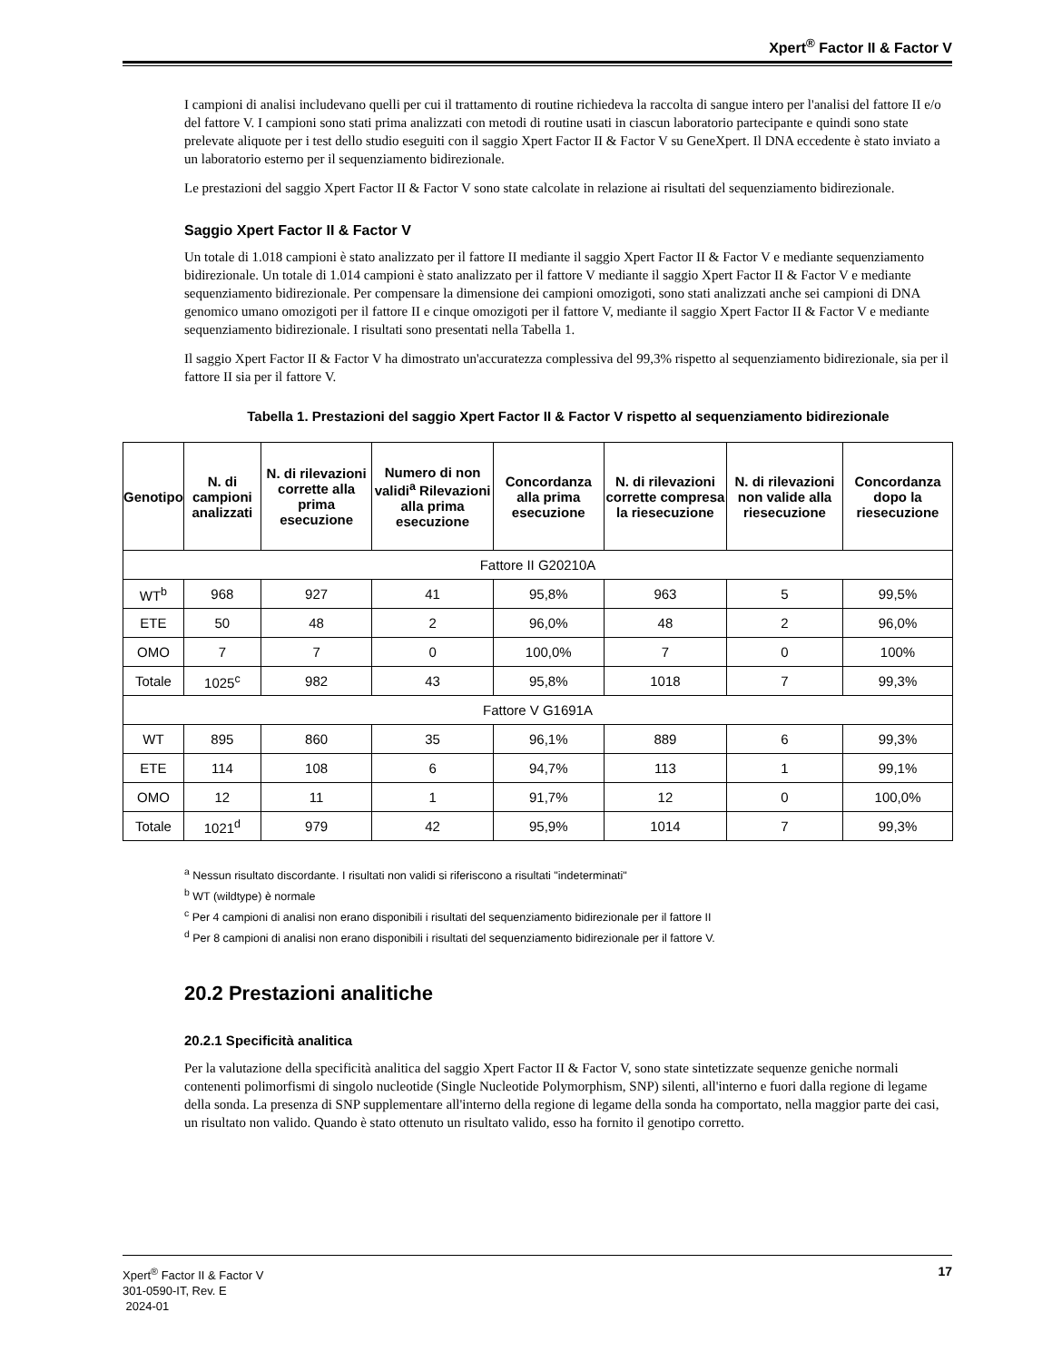Xpert<sup>®</sup> Factor II & Factor V
I campioni di analisi includevano quelli per cui il trattamento di routine richiedeva la raccolta di sangue intero per l'analisi del fattore II e/o del fattore V. I campioni sono stati prima analizzati con metodi di routine usati in ciascun laboratorio partecipante e quindi sono state prelevate aliquote per i test dello studio eseguiti con il saggio Xpert Factor II & Factor V su GeneXpert. Il DNA eccedente è stato inviato a un laboratorio esterno per il sequenziamento bidirezionale.
Le prestazioni del saggio Xpert Factor II & Factor V sono state calcolate in relazione ai risultati del sequenziamento bidirezionale.
Saggio Xpert Factor II & Factor V
Un totale di 1.018 campioni è stato analizzato per il fattore II mediante il saggio Xpert Factor II & Factor V e mediante sequenziamento bidirezionale. Un totale di 1.014 campioni è stato analizzato per il fattore V mediante il saggio Xpert Factor II & Factor V e mediante sequenziamento bidirezionale. Per compensare la dimensione dei campioni omozigoti, sono stati analizzati anche sei campioni di DNA genomico umano omozigoti per il fattore II e cinque omozigoti per il fattore V, mediante il saggio Xpert Factor II & Factor V e mediante sequenziamento bidirezionale. I risultati sono presentati nella Tabella 1.
Il saggio Xpert Factor II & Factor V ha dimostrato un'accuratezza complessiva del 99,3% rispetto al sequenziamento bidirezionale, sia per il fattore II sia per il fattore V.
Tabella 1. Prestazioni del saggio Xpert Factor II & Factor V rispetto al sequenziamento bidirezionale
| Genotipo | N. di campioni analizzati | N. di rilevazioni corrette alla prima esecuzione | Numero di non validi<sup>a</sup> Rilevazioni alla prima esecuzione | Concordanza alla prima esecuzione | N. di rilevazioni corrette compresa la riesecuzione | N. di rilevazioni non valide alla riesecuzione | Concordanza dopo la riesecuzione |
| --- | --- | --- | --- | --- | --- | --- | --- |
| Fattore II G20210A | | | | | | | |
| WT<sup>b</sup> | 968 | 927 | 41 | 95,8% | 963 | 5 | 99,5% |
| ETE | 50 | 48 | 2 | 96,0% | 48 | 2 | 96,0% |
| OMO | 7 | 7 | 0 | 100,0% | 7 | 0 | 100% |
| Totale | 1025<sup>c</sup> | 982 | 43 | 95,8% | 1018 | 7 | 99,3% |
| Fattore V G1691A | | | | | | | |
| WT | 895 | 860 | 35 | 96,1% | 889 | 6 | 99,3% |
| ETE | 114 | 108 | 6 | 94,7% | 113 | 1 | 99,1% |
| OMO | 12 | 11 | 1 | 91,7% | 12 | 0 | 100,0% |
| Totale | 1021<sup>d</sup> | 979 | 42 | 95,9% | 1014 | 7 | 99,3% |
<sup>a</sup> Nessun risultato discordante. I risultati non validi si riferiscono a risultati "indeterminati"
<sup>b</sup> WT (wildtype) è normale
<sup>c</sup> Per 4 campioni di analisi non erano disponibili i risultati del sequenziamento bidirezionale per il fattore II
<sup>d</sup> Per 8 campioni di analisi non erano disponibili i risultati del sequenziamento bidirezionale per il fattore V.
20.2 Prestazioni analitiche
20.2.1 Specificità analitica
Per la valutazione della specificità analitica del saggio Xpert Factor II & Factor V, sono state sintetizzate sequenze geniche normali contenenti polimorfismi di singolo nucleotide (Single Nucleotide Polymorphism, SNP) silenti, all'interno e fuori dalla regione di legame della sonda. La presenza di SNP supplementare all'interno della regione di legame della sonda ha comportato, nella maggior parte dei casi, un risultato non valido. Quando è stato ottenuto un risultato valido, esso ha fornito il genotipo corretto.
Xpert<sup>®</sup> Factor II & Factor V
301-0590-IT, Rev. E
2024-01
17